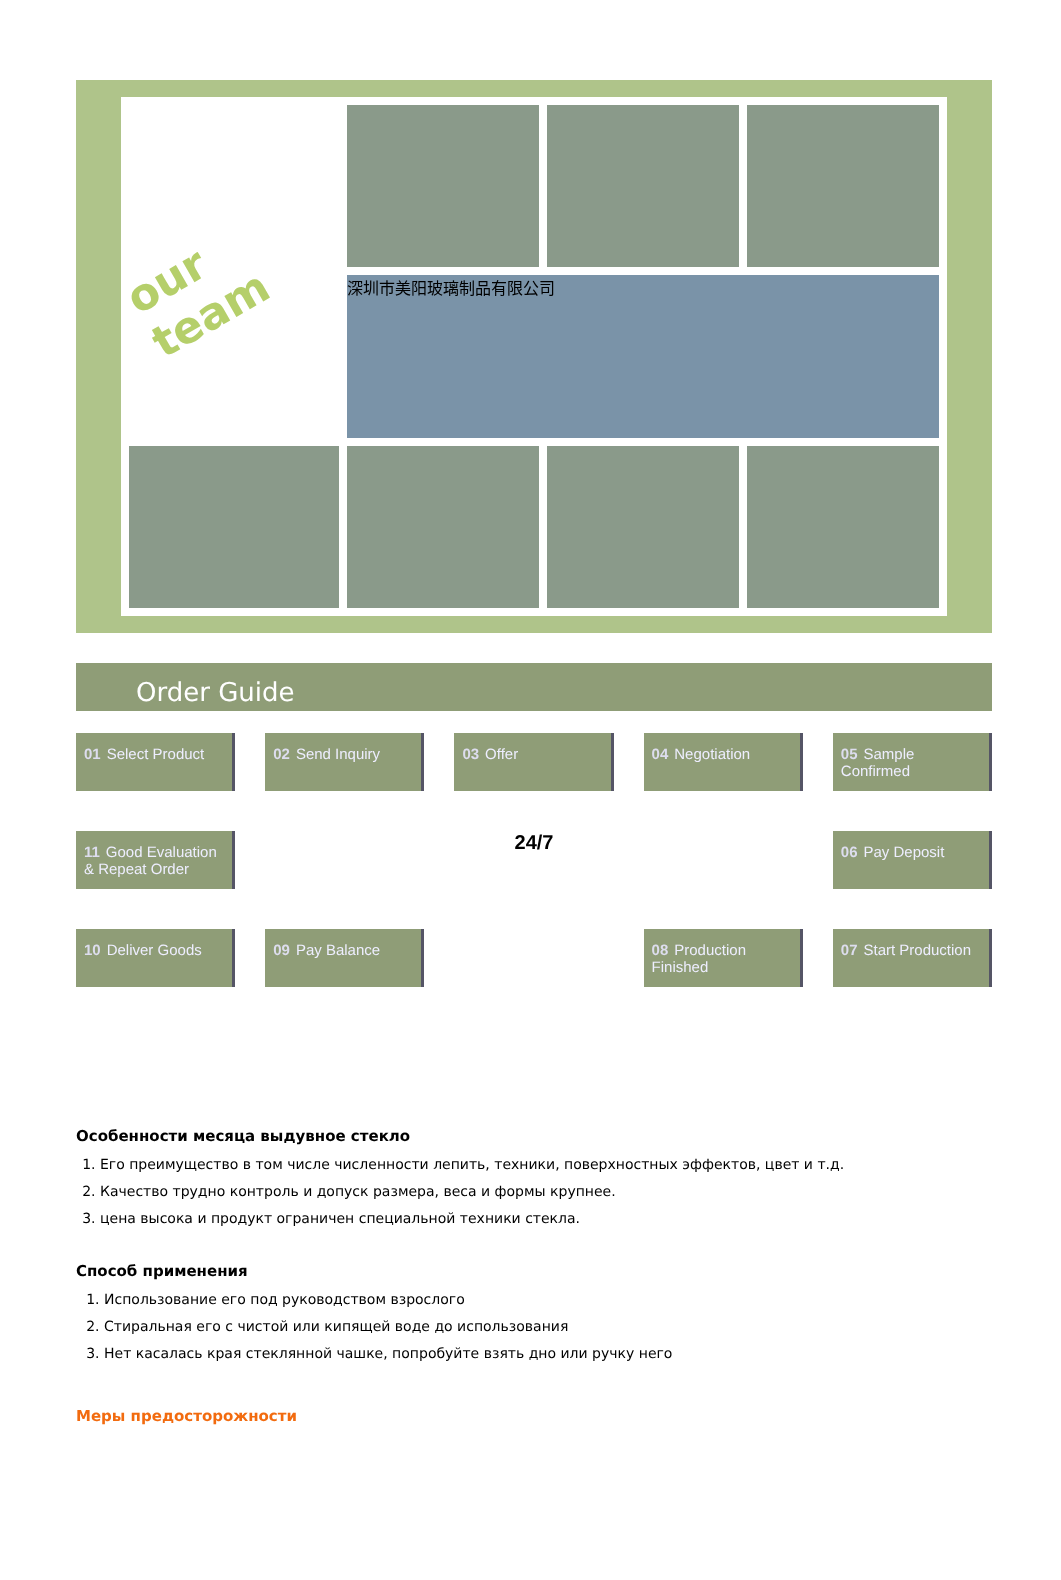our team
深圳市美阳玻璃制品有限公司
Order Guide
01 Select Product
02 Send Inquiry
03 Offer
04 Negotiation
05 Sample Confirmed
11 Good Evaluation & Repeat Order
24/7
06 Pay Deposit
10 Deliver Goods
09 Pay Balance
08 Production Finished
07 Start Production
Особенности месяца выдувное стекло
1. Его преимущество в том числе численности лепить, техники, поверхностных эффектов, цвет и т.д.
2. Качество трудно контроль и допуск размера, веса и формы крупнее.
3. цена высока и продукт ограничен специальной техники стекла.
Способ применения
1. Использование его под руководством взрослого
2. Стиральная его с чистой или кипящей воде до использования
3. Нет касалась края стеклянной чашке, попробуйте взять дно или ручку него
Меры предосторожности